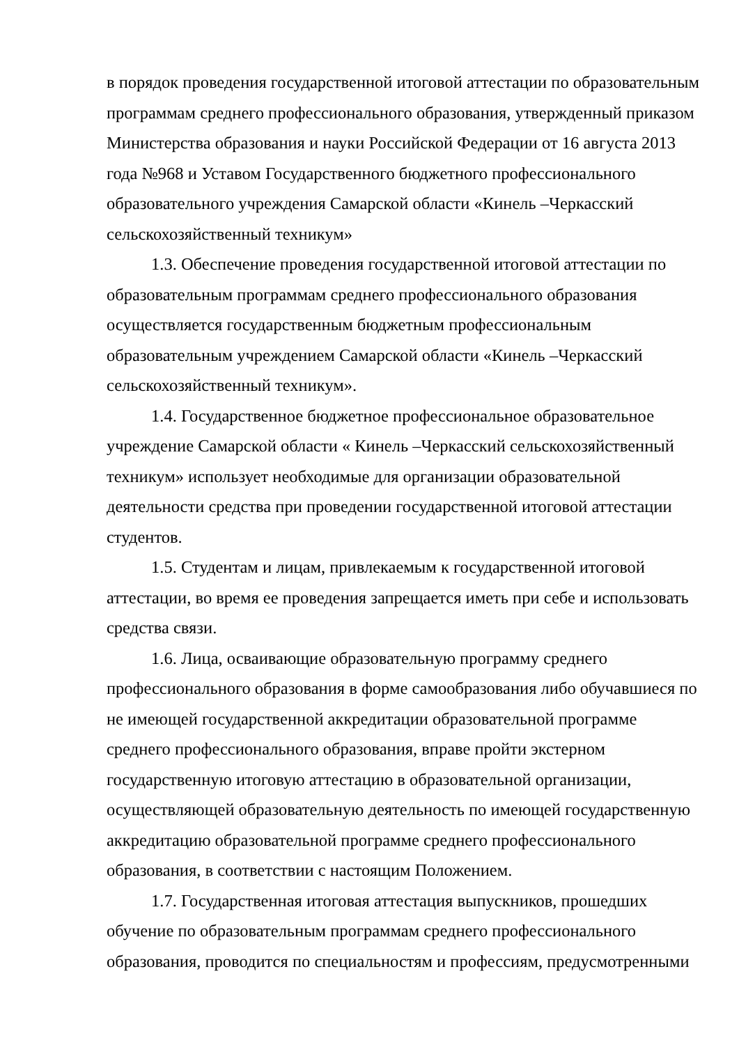в порядок проведения государственной итоговой аттестации по образовательным программам среднего профессионального образования, утвержденный приказом Министерства образования и науки Российской Федерации от 16 августа 2013 года №968 и Уставом Государственного бюджетного профессионального образовательного учреждения Самарской области «Кинель –Черкасский сельскохозяйственный техникум»
1.3. Обеспечение проведения государственной итоговой аттестации по образовательным программам среднего профессионального образования осуществляется государственным бюджетным профессиональным образовательным учреждением Самарской области «Кинель –Черкасский сельскохозяйственный техникум».
1.4. Государственное бюджетное профессиональное образовательное учреждение Самарской области « Кинель –Черкасский сельскохозяйственный техникум» использует необходимые для организации образовательной деятельности средства при проведении государственной итоговой аттестации студентов.
1.5. Студентам и лицам, привлекаемым к государственной итоговой аттестации, во время ее проведения запрещается иметь при себе и использовать средства связи.
1.6. Лица, осваивающие образовательную программу среднего профессионального образования в форме самообразования либо обучавшиеся по не имеющей государственной аккредитации образовательной программе среднего профессионального образования, вправе пройти экстерном государственную итоговую аттестацию в образовательной организации, осуществляющей образовательную деятельность по имеющей государственную аккредитацию образовательной программе среднего профессионального образования, в соответствии с настоящим Положением.
1.7. Государственная итоговая аттестация выпускников, прошедших обучение по образовательным программам среднего профессионального образования, проводится по специальностям и профессиям, предусмотренными